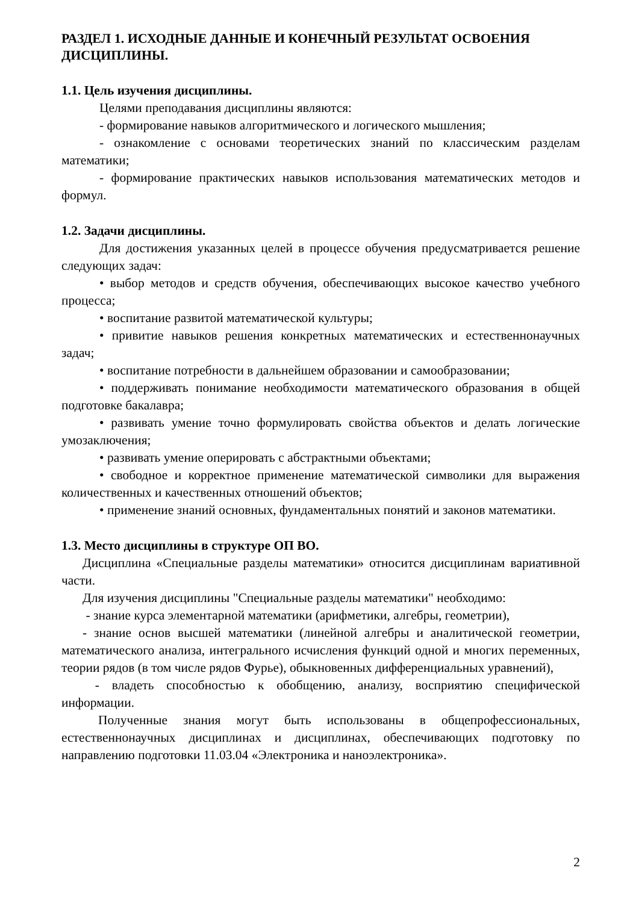РАЗДЕЛ 1. ИСХОДНЫЕ ДАННЫЕ И КОНЕЧНЫЙ РЕЗУЛЬТАТ ОСВОЕНИЯ ДИСЦИПЛИНЫ.
1.1. Цель изучения дисциплины.
Целями преподавания дисциплины являются:
- формирование навыков алгоритмического и логического мышления;
- ознакомление с основами теоретических знаний по классическим разделам математики;
- формирование практических навыков использования математических методов и формул.
1.2. Задачи дисциплины.
Для достижения указанных целей в процессе обучения предусматривается решение следующих задач:
• выбор методов и средств обучения, обеспечивающих высокое качество учебного процесса;
• воспитание развитой математической культуры;
• привитие навыков решения конкретных математических и естественнонаучных задач;
• воспитание потребности в дальнейшем образовании и самообразовании;
• поддерживать понимание необходимости математического образования в общей подготовке бакалавра;
• развивать умение точно формулировать свойства объектов и делать логические умозаключения;
• развивать умение оперировать с абстрактными объектами;
• свободное и корректное применение математической символики для выражения количественных и качественных отношений объектов;
• применение знаний основных, фундаментальных понятий и законов математики.
1.3. Место дисциплины в структуре ОП ВО.
Дисциплина «Специальные разделы математики» относится дисциплинам вариативной части.
Для изучения дисциплины "Специальные разделы математики" необходимо:
- знание курса элементарной математики (арифметики, алгебры, геометрии),
- знание основ высшей математики (линейной алгебры и аналитической геометрии, математического анализа, интегрального исчисления функций одной и многих переменных, теории рядов (в том числе рядов Фурье), обыкновенных дифференциальных уравнений),
- владеть способностью к обобщению, анализу, восприятию специфической информации.
Полученные знания могут быть использованы в общепрофессиональных, естественнонаучных дисциплинах и дисциплинах, обеспечивающих подготовку по направлению подготовки 11.03.04 «Электроника и наноэлектроника».
2